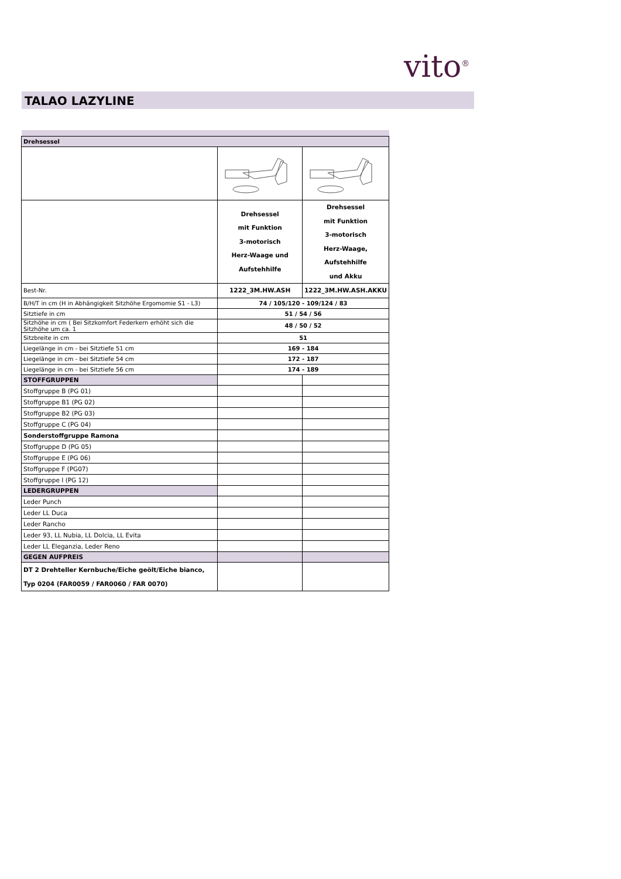vito<sup>®</sup>
TALAO LAZYLINE
| Drehsessel | | |
| | Drehsessel mit Funktion 3-motorisch Herz-Waage und Aufstehhilfe | Drehsessel mit Funktion 3-motorisch Herz-Waage, Aufstehhilfe und Akku |
| Best-Nr. | 1222_3M.HW.ASH | 1222_3M.HW.ASH.AKKU |
| B/H/T in cm (H in Abhängigkeit Sitzhöhe Ergomomie S1 - L3) | 74 / 105/120 - 109/124 / 83 | |
| Sitztiefe in cm | 51 / 54 / 56 | |
| Sitzhöhe in cm ( Bei Sitzkomfort Federkern erhöht sich die Sitzhöhe um ca. 1 | 48 / 50 / 52 | |
| Sitzbreite in cm | 51 | |
| Liegelänge in cm - bei Sitztiefe 51 cm | 169 - 184 | |
| Liegelänge in cm - bei Sitztiefe 54 cm | 172 - 187 | |
| Liegelänge in cm - bei Sitztiefe 56 cm | 174 - 189 | |
| STOFFGRUPPEN | | |
| Stoffgruppe B (PG 01) | | |
| Stoffgruppe B1 (PG 02) | | |
| Stoffgruppe B2 (PG 03) | | |
| Stoffgruppe C (PG 04) | | |
| Sonderstoffgruppe Ramona | | |
| Stoffgruppe D (PG 05) | | |
| Stoffgruppe E (PG 06) | | |
| Stoffgruppe F (PG07) | | |
| Stoffgruppe I (PG 12) | | |
| LEDERGRUPPEN | | |
| Leder Punch | | |
| Leder LL Duca | | |
| Leder Rancho | | |
| Leder 93, LL Nubia, LL Dolcia, LL Evita | | |
| Leder LL Eleganzia, Leder Reno | | |
| GEGEN AUFPREIS | | |
| DT 2 Drehteller Kernbuche/Eiche geölt/Eiche bianco, Typ 0204 (FAR0059 / FAR0060 / FAR 0070) | | |